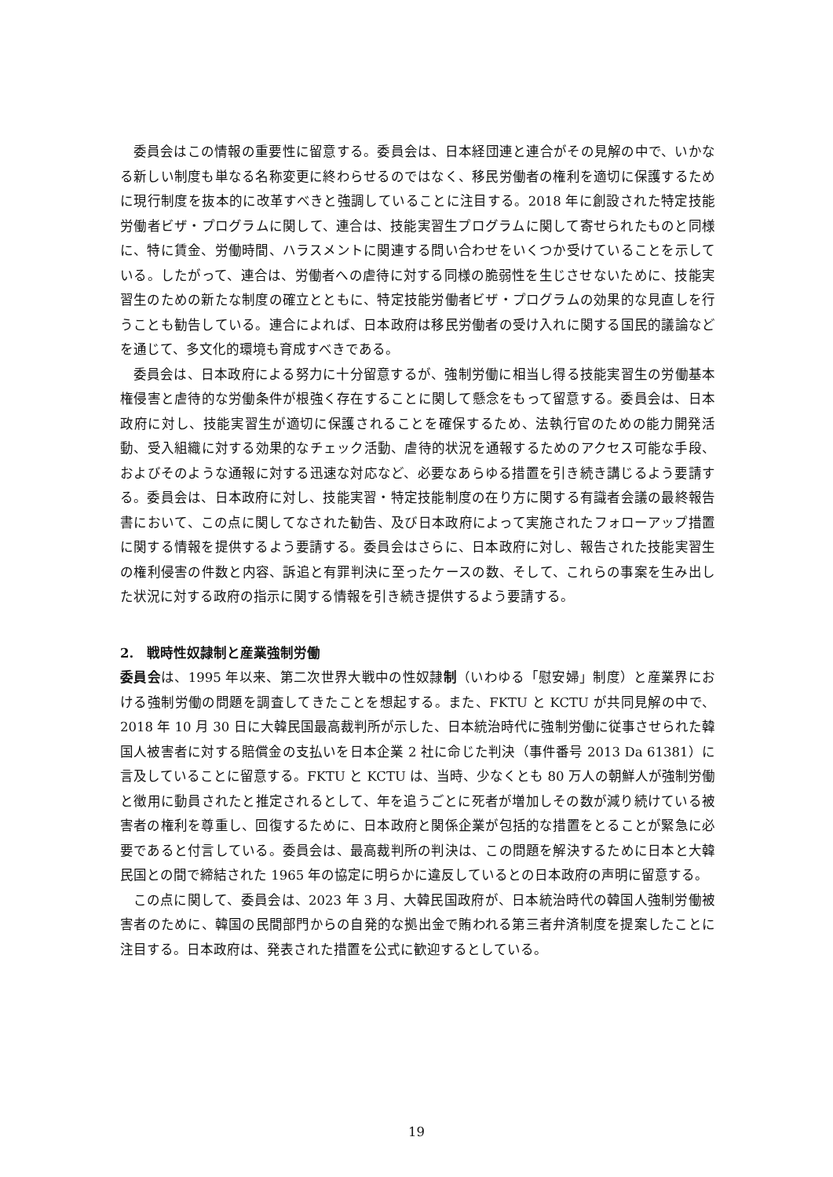委員会はこの情報の重要性に留意する。委員会は、日本経団連と連合がその見解の中で、いかなる新しい制度も単なる名称変更に終わらせるのではなく、移民労働者の権利を適切に保護するために現行制度を抜本的に改革すべきと強調していることに注目する。2018 年に創設された特定技能労働者ビザ・プログラムに関して、連合は、技能実習生プログラムに関して寄せられたものと同様に、特に賃金、労働時間、ハラスメントに関連する問い合わせをいくつか受けていることを示している。したがって、連合は、労働者への虐待に対する同様の脆弱性を生じさせないために、技能実習生のための新たな制度の確立とともに、特定技能労働者ビザ・プログラムの効果的な見直しを行うことも勧告している。連合によれば、日本政府は移民労働者の受け入れに関する国民的議論などを通じて、多文化的環境も育成すべきである。
委員会は、日本政府による努力に十分留意するが、強制労働に相当し得る技能実習生の労働基本権侵害と虐待的な労働条件が根強く存在することに関して懸念をもって留意する。委員会は、日本政府に対し、技能実習生が適切に保護されることを確保するため、法執行官のための能力開発活動、受入組織に対する効果的なチェック活動、虐待的状況を通報するためのアクセス可能な手段、およびそのような通報に対する迅速な対応など、必要なあらゆる措置を引き続き講じるよう要請する。委員会は、日本政府に対し、技能実習・特定技能制度の在り方に関する有識者会議の最終報告書において、この点に関してなされた勧告、及び日本政府によって実施されたフォローアップ措置に関する情報を提供するよう要請する。委員会はさらに、日本政府に対し、報告された技能実習生の権利侵害の件数と内容、訴追と有罪判決に至ったケースの数、そして、これらの事案を生み出した状況に対する政府の指示に関する情報を引き続き提供するよう要請する。
2.　戦時性奴隷制と産業強制労働
委員会は、1995 年以来、第二次世界大戦中の性奴隷制（いわゆる「慰安婦」制度）と産業界における強制労働の問題を調査してきたことを想起する。また、FKTU と KCTU が共同見解の中で、2018 年 10 月 30 日に大韓民国最高裁判所が示した、日本統治時代に強制労働に従事させられた韓国人被害者に対する賠償金の支払いを日本企業 2 社に命じた判決（事件番号 2013 Da 61381）に言及していることに留意する。FKTU と KCTU は、当時、少なくとも 80 万人の朝鮮人が強制労働と徴用に動員されたと推定されるとして、年を追うごとに死者が増加しその数が減り続けている被害者の権利を尊重し、回復するために、日本政府と関係企業が包括的な措置をとることが緊急に必要であると付言している。委員会は、最高裁判所の判決は、この問題を解決するために日本と大韓民国との間で締結された 1965 年の協定に明らかに違反しているとの日本政府の声明に留意する。
この点に関して、委員会は、2023 年 3 月、大韓民国政府が、日本統治時代の韓国人強制労働被害者のために、韓国の民間部門からの自発的な拠出金で賄われる第三者弁済制度を提案したことに注目する。日本政府は、発表された措置を公式に歓迎するとしている。
19